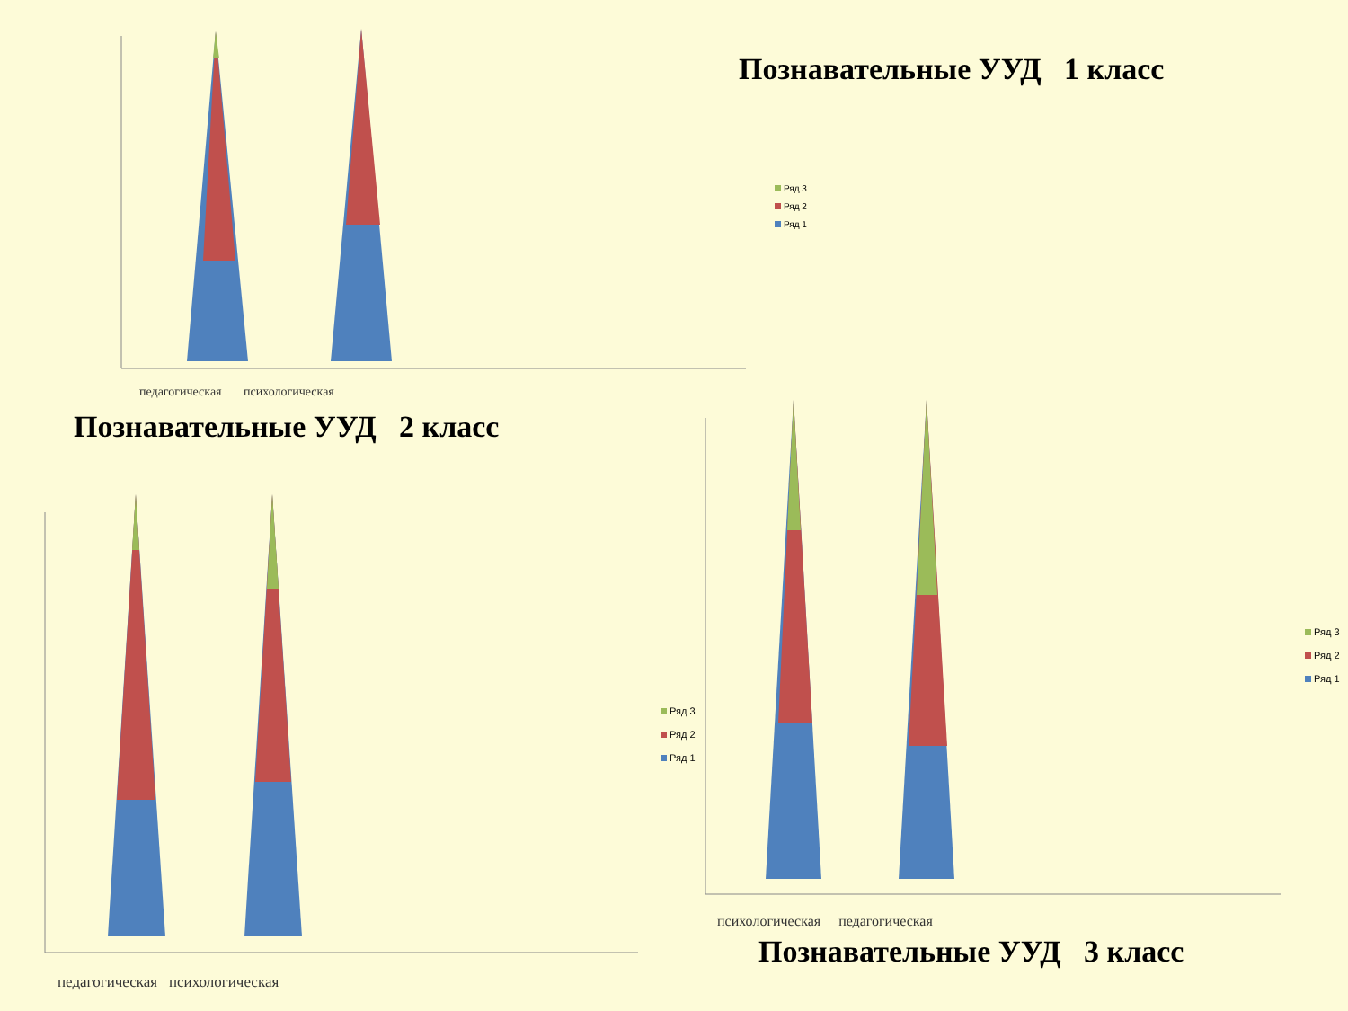Познавательные УУД 1 класс
педагогическая психологическая
Ряд 3
Ряд 2
Ряд 1
Познавательные УУД 2 класс
педагогическая психологическая
Ряд 3
Ряд 2
Ряд 1
психологическая педагогическая
Ряд 3
Ряд 2
Ряд 1
Познавательные УУД 3 класс